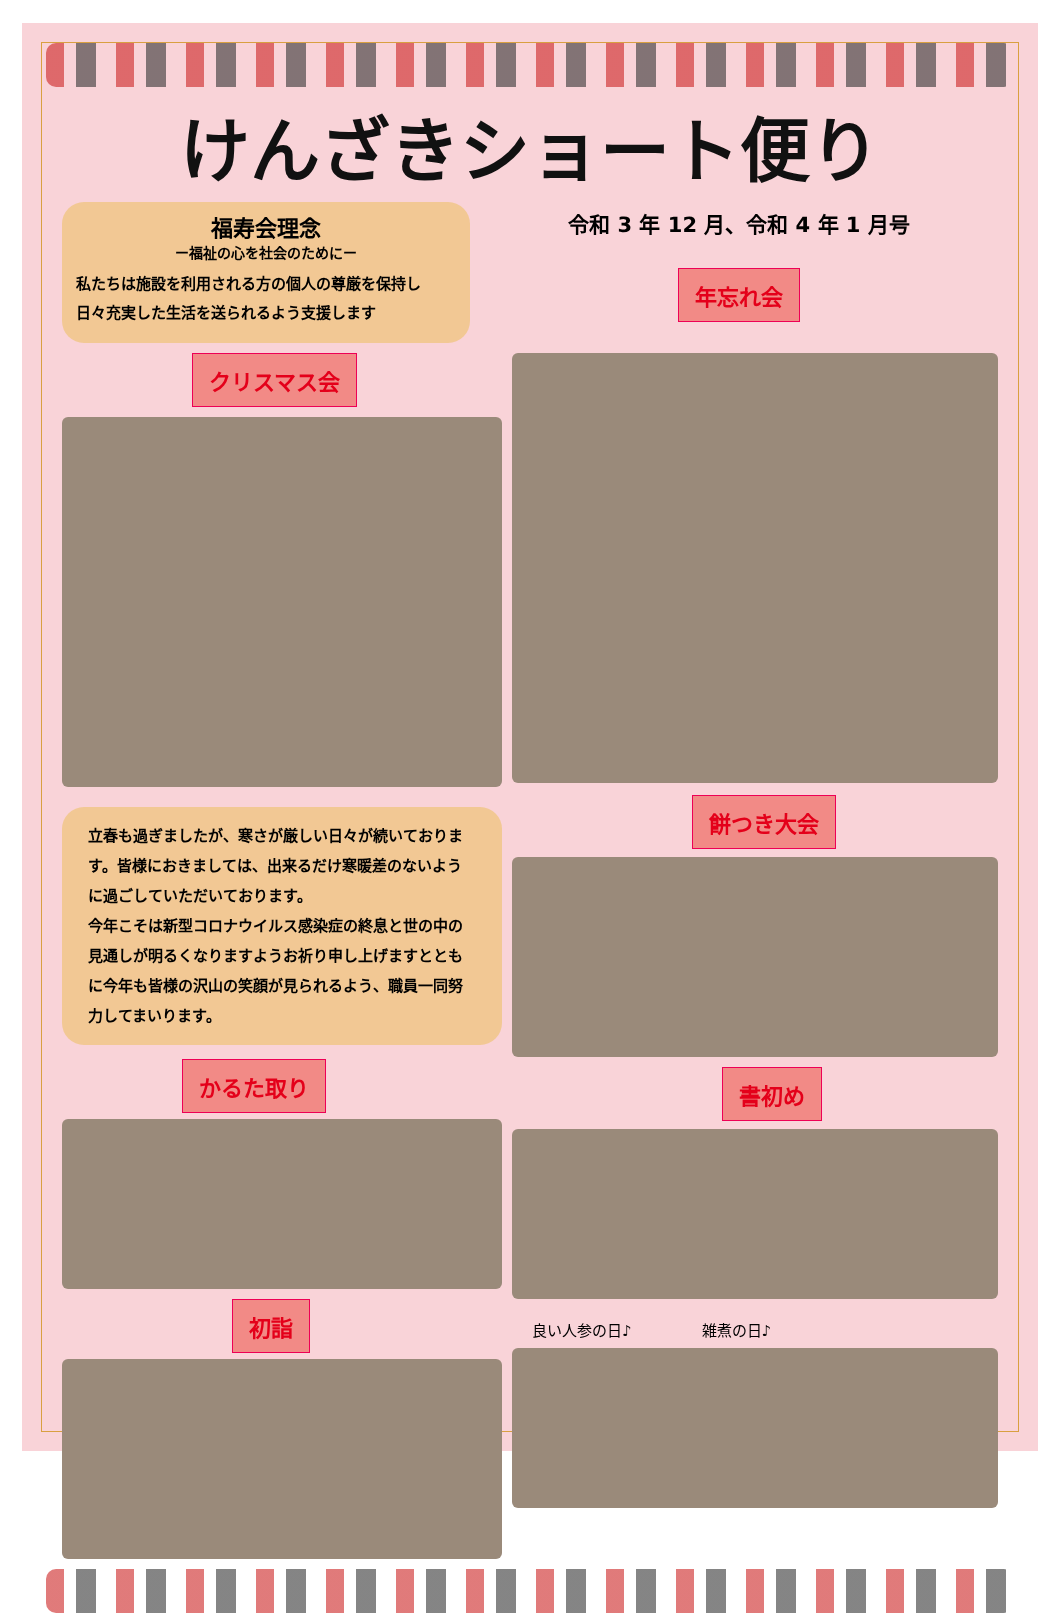けんざきショート便り
福寿会理念
ー福祉の心を社会のためにー
私たちは施設を利用される方の個人の尊厳を保持し
日々充実した生活を送られるよう支援します
令和 3 年 12 月、令和 4 年 1 月号
年忘れ会
クリスマス会
立春も過ぎましたが、寒さが厳しい日々が続いております。皆様におきましては、出来るだけ寒暖差のないように過ごしていただいております。
今年こそは新型コロナウイルス感染症の終息と世の中の見通しが明るくなりますようお祈り申し上げますとともに今年も皆様の沢山の笑顔が見られるよう、職員一同努力してまいります。
かるた取り
初詣
餅つき大会 書初め
良い人参の日♪ 雑煮の日♪